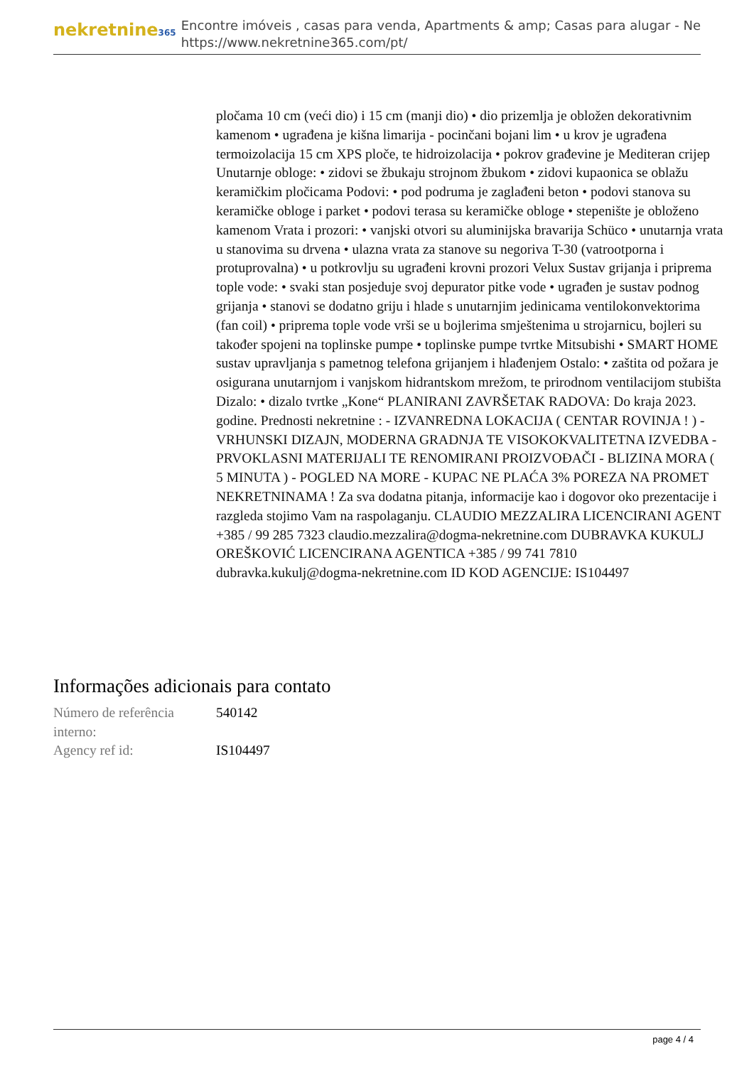nekretnine365
Encontre imóveis , casas para venda, Apartments & amp; Casas para alugar - Ne
https://www.nekretnine365.com/pt/
pločama 10 cm (veći dio) i 15 cm (manji dio) • dio prizemlja je obložen dekorativnim kamenom • ugrađena je kišna limarija - pocinčani bojani lim • u krov je ugrađena termoizolacija 15 cm XPS ploče, te hidroizolacija • pokrov građevine je Mediteran crijep Unutarnje obloge: • zidovi se žbukaju strojnom žbukom • zidovi kupaonica se oblažu keramičkim pločicama Podovi: • pod podruma je zaglađeni beton • podovi stanova su keramičke obloge i parket • podovi terasa su keramičke obloge • stepenište je obloženo kamenom Vrata i prozori: • vanjski otvori su aluminijska bravarija Schüco • unutarnja vrata u stanovima su drvena • ulazna vrata za stanove su negoriva T-30 (vatrootporna i protuprovalna) • u potkrovlju su ugrađeni krovni prozori Velux Sustav grijanja i priprema tople vode: • svaki stan posjeduje svoj depurator pitke vode • ugrađen je sustav podnog grijanja • stanovi se dodatno griju i hlade s unutarnjim jedinicama ventilokonvektorima (fan coil) • priprema tople vode vrši se u bojlerima smještenima u strojarnicu, bojleri su također spojeni na toplinske pumpe • toplinske pumpe tvrtke Mitsubishi • SMART HOME sustav upravljanja s pametnog telefona grijanjem i hlađenjem Ostalo: • zaštita od požara je osigurana unutarnjom i vanjskom hidrantskom mrežom, te prirodnom ventilacijom stubišta Dizalo: • dizalo tvrtke „Kone“ PLANIRANI ZAVRŠETAK RADOVA: Do kraja 2023. godine. Prednosti nekretnine : - IZVANREDNA LOKACIJA ( CENTAR ROVINJA ! ) - VRHUNSKI DIZAJN, MODERNA GRADNJA TE VISOKOKVALITETNA IZVEDBA - PRVOKLASNI MATERIJALI TE RENOMIRANI PROIZVOĐAČI - BLIZINA MORA ( 5 MINUTA ) - POGLED NA MORE - KUPAC NE PLAĆA 3% POREZA NA PROMET NEKRETNINAMA ! Za sva dodatna pitanja, informacije kao i dogovor oko prezentacije i razgleda stojimo Vam na raspolaganju. CLAUDIO MEZZALIRA LICENCIRANI AGENT +385 / 99 285 7323 claudio.mezzalira@dogma-nekretnine.com DUBRAVKA KUKULJ OREŠKOVIĆ LICENCIRANA AGENTICA +385 / 99 741 7810 dubravka.kukulj@dogma-nekretnine.com ID KOD AGENCIJE: IS104497
Informações adicionais para contato
| Número de referência interno: | 540142 |
| Agency ref id: | IS104497 |
page 4 / 4